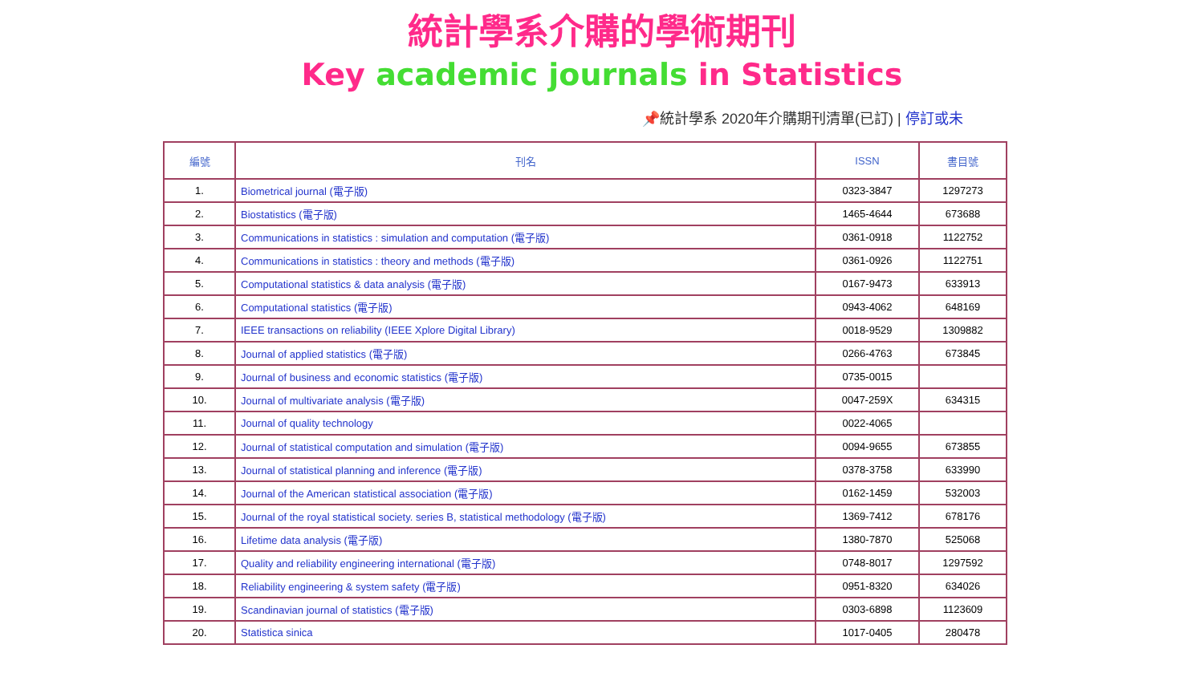統計學系介購的學術期刊
Key academic journals in Statistics
📌統計學系 2020年介購期刊清單(已訂) | 停訂或未
| 編號 | 刊名 | ISSN | 書目號 |
| --- | --- | --- | --- |
| 1. | Biometrical journal (電子版) | 0323-3847 | 1297273 |
| 2. | Biostatistics (電子版) | 1465-4644 | 673688 |
| 3. | Communications in statistics : simulation and computation (電子版) | 0361-0918 | 1122752 |
| 4. | Communications in statistics : theory and methods (電子版) | 0361-0926 | 1122751 |
| 5. | Computational statistics & data analysis (電子版) | 0167-9473 | 633913 |
| 6. | Computational statistics (電子版) | 0943-4062 | 648169 |
| 7. | IEEE transactions on reliability (IEEE Xplore Digital Library) | 0018-9529 | 1309882 |
| 8. | Journal of applied statistics (電子版) | 0266-4763 | 673845 |
| 9. | Journal of business and economic statistics (電子版) | 0735-0015 | |
| 10. | Journal of multivariate analysis (電子版) | 0047-259X | 634315 |
| 11. | Journal of quality technology | 0022-4065 | |
| 12. | Journal of statistical computation and simulation (電子版) | 0094-9655 | 673855 |
| 13. | Journal of statistical planning and inference (電子版) | 0378-3758 | 633990 |
| 14. | Journal of the American statistical association (電子版) | 0162-1459 | 532003 |
| 15. | Journal of the royal statistical society. series B, statistical methodology (電子版) | 1369-7412 | 678176 |
| 16. | Lifetime data analysis (電子版) | 1380-7870 | 525068 |
| 17. | Quality and reliability engineering international (電子版) | 0748-8017 | 1297592 |
| 18. | Reliability engineering & system safety (電子版) | 0951-8320 | 634026 |
| 19. | Scandinavian journal of statistics (電子版) | 0303-6898 | 1123609 |
| 20. | Statistica sinica | 1017-0405 | 280478 |